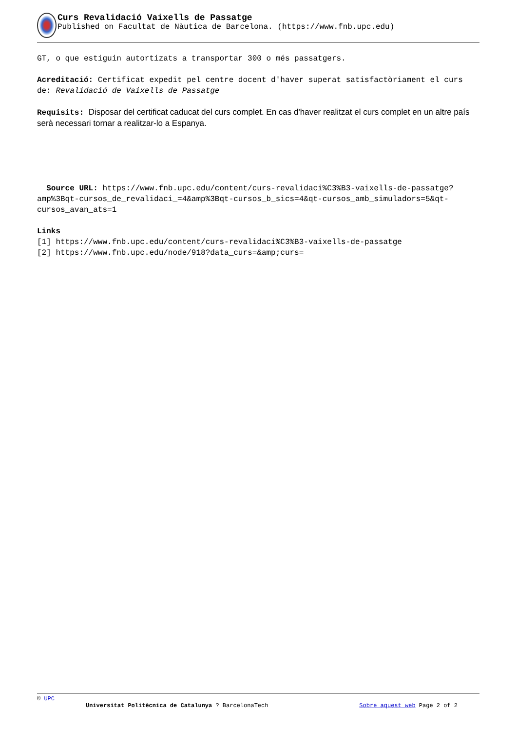Curs Revalidació Vaixells de Passatge
Published on Facultat de Nàutica de Barcelona. (https://www.fnb.upc.edu)
GT, o que estiguin autortizats a transportar 300 o més passatgers.
Acreditació: Certificat expedit pel centre docent d'haver superat satisfactòriament el curs de: Revalidació de Vaixells de Passatge
Requisits: Disposar del certificat caducat del curs complet. En cas d'haver realitzat el curs complet en un altre país serà necessari tornar a realitzar-lo a Espanya.
Source URL: https://www.fnb.upc.edu/content/curs-revalidaci%C3%B3-vaixells-de-passatge?amp%3Bqt-cursos_de_revalidaci_=4&amp%3Bqt-cursos_b_sics=4&qt-cursos_amb_simuladors=5&qt-cursos_avan_ats=1
Links
[1] https://www.fnb.upc.edu/content/curs-revalidaci%C3%B3-vaixells-de-passatge
[2] https://www.fnb.upc.edu/node/918?data_curs=&amp;curs=
© UPC
Universitat Politècnica de Catalunya ? BarcelonaTech Sobre aquest web Page 2 of 2